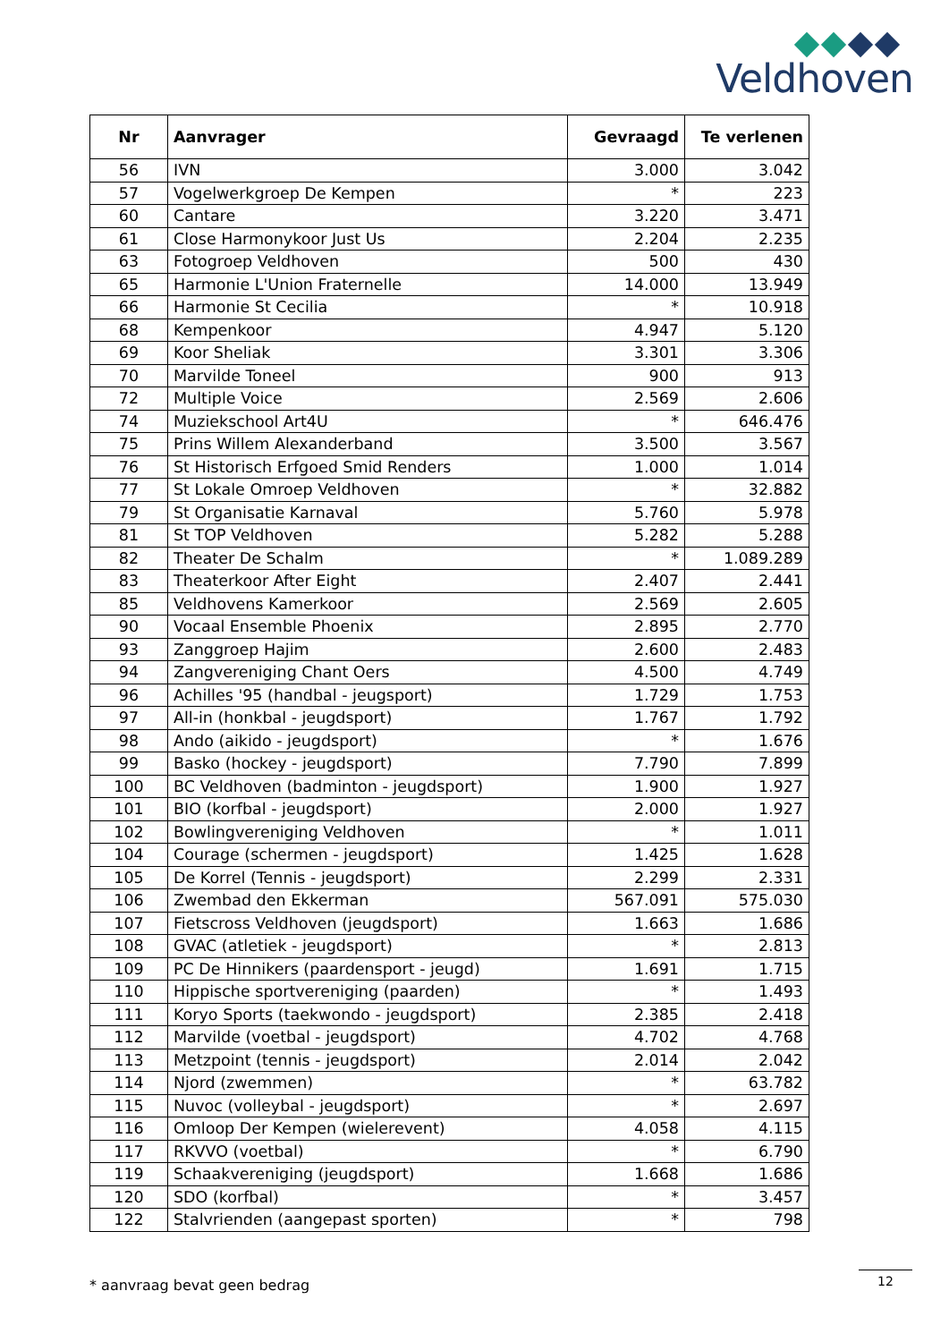Veldhoven
| Nr | Aanvrager | Gevraagd | Te verlenen |
| --- | --- | --- | --- |
| 56 | IVN | 3.000 | 3.042 |
| 57 | Vogelwerkgroep De Kempen | * | 223 |
| 60 | Cantare | 3.220 | 3.471 |
| 61 | Close Harmonykoor Just Us | 2.204 | 2.235 |
| 63 | Fotogroep Veldhoven | 500 | 430 |
| 65 | Harmonie L'Union Fraternelle | 14.000 | 13.949 |
| 66 | Harmonie St Cecilia | * | 10.918 |
| 68 | Kempenkoor | 4.947 | 5.120 |
| 69 | Koor Sheliak | 3.301 | 3.306 |
| 70 | Marvilde Toneel | 900 | 913 |
| 72 | Multiple Voice | 2.569 | 2.606 |
| 74 | Muziekschool Art4U | * | 646.476 |
| 75 | Prins Willem Alexanderband | 3.500 | 3.567 |
| 76 | St Historisch Erfgoed Smid Renders | 1.000 | 1.014 |
| 77 | St Lokale Omroep Veldhoven | * | 32.882 |
| 79 | St Organisatie Karnaval | 5.760 | 5.978 |
| 81 | St TOP Veldhoven | 5.282 | 5.288 |
| 82 | Theater De Schalm | * | 1.089.289 |
| 83 | Theaterkoor After Eight | 2.407 | 2.441 |
| 85 | Veldhovens Kamerkoor | 2.569 | 2.605 |
| 90 | Vocaal Ensemble Phoenix | 2.895 | 2.770 |
| 93 | Zanggroep Hajim | 2.600 | 2.483 |
| 94 | Zangvereniging Chant Oers | 4.500 | 4.749 |
| 96 | Achilles '95 (handbal - jeugsport) | 1.729 | 1.753 |
| 97 | All-in (honkbal - jeugdsport) | 1.767 | 1.792 |
| 98 | Ando (aikido - jeugdsport) | * | 1.676 |
| 99 | Basko (hockey - jeugdsport) | 7.790 | 7.899 |
| 100 | BC Veldhoven (badminton - jeugdsport) | 1.900 | 1.927 |
| 101 | BIO (korfbal - jeugdsport) | 2.000 | 1.927 |
| 102 | Bowlingvereniging Veldhoven | * | 1.011 |
| 104 | Courage (schermen - jeugdsport) | 1.425 | 1.628 |
| 105 | De Korrel (Tennis - jeugdsport) | 2.299 | 2.331 |
| 106 | Zwembad den Ekkerman | 567.091 | 575.030 |
| 107 | Fietscross Veldhoven (jeugdsport) | 1.663 | 1.686 |
| 108 | GVAC (atletiek - jeugdsport) | * | 2.813 |
| 109 | PC De Hinnikers (paardensport - jeugd) | 1.691 | 1.715 |
| 110 | Hippische sportvereniging (paarden) | * | 1.493 |
| 111 | Koryo Sports (taekwondo - jeugdsport) | 2.385 | 2.418 |
| 112 | Marvilde (voetbal - jeugdsport) | 4.702 | 4.768 |
| 113 | Metzpoint (tennis - jeugdsport) | 2.014 | 2.042 |
| 114 | Njord (zwemmen) | * | 63.782 |
| 115 | Nuvoc (volleybal - jeugdsport) | * | 2.697 |
| 116 | Omloop Der Kempen (wielerevent) | 4.058 | 4.115 |
| 117 | RKVVO (voetbal) | * | 6.790 |
| 119 | Schaakvereniging (jeugdsport) | 1.668 | 1.686 |
| 120 | SDO (korfbal) | * | 3.457 |
| 122 | Stalvrienden (aangepast sporten) | * | 798 |
* aanvraag bevat geen bedrag 12